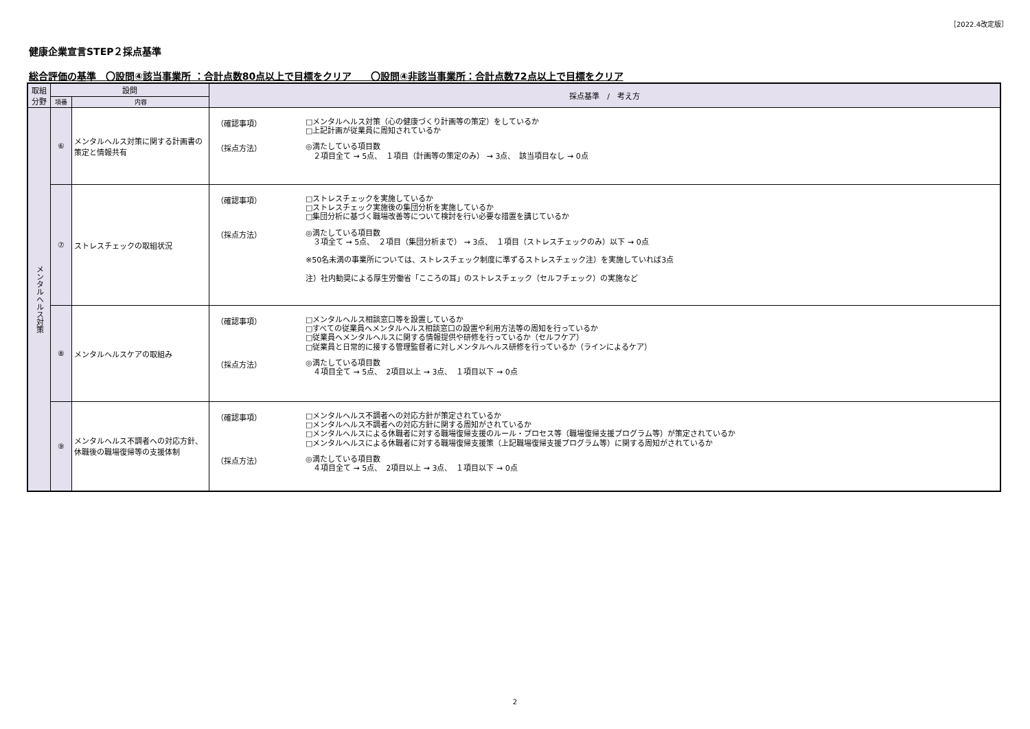［2022.4改定版］
健康企業宣言STEP２採点基準
総合評価の基準　〇設問④該当事業所 ：合計点数80点以上で目標をクリア　　〇設問④非該当事業所：合計点数72点以上で目標をクリア
| 取組 分野 | 設問 | | 採点基準 / 考え方 |
| --- | --- | --- | --- |
| | 項番 | 内容 | |
| メンタルヘルス対策 | ⑥ | メンタルヘルス対策に関する計画書の策定と情報共有 | （確認事項） □メンタルヘルス対策（心の健康づくり計画等の策定）をしているか □上記計画が従業員に周知されているか （採点方法） ◎満たしている項目数 ２項目全て → 5点、 １項目（計画等の策定のみ） → 3点、 該当項目なし → 0点 |
| | ⑦ | ストレスチェックの取組状況 | （確認事項） □ストレスチェックを実施しているか □ストレスチェック実施後の集団分析を実施しているか □集団分析に基づく職場改善等について検討を行い必要な措置を講じているか （採点方法） ◎満たしている項目数 ３項全て → 5点、 ２項目（集団分析まで） → 3点、 １項目（ストレスチェックのみ）以下 → 0点 ※50名未満の事業所については、ストレスチェック制度に準ずるストレスチェック注）を実施していれば3点 注）社内勧奨による厚生労働省「こころの耳」のストレスチェック（セルフチェック）の実施など |
| | ⑧ | メンタルヘルスケアの取組み | （確認事項） □メンタルヘルス相談窓口等を設置しているか □すべての従業員へメンタルヘルス相談窓口の設置や利用方法等の周知を行っているか □従業員へメンタルヘルスに関する情報提供や研修を行っているか（セルフケア） □従業員と日常的に接する管理監督者に対しメンタルヘルス研修を行っているか（ラインによるケア） （採点方法） ◎満たしている項目数 ４項目全て → 5点、 2項目以上 → 3点、 １項目以下 → 0点 |
| | ⑨ | メンタルヘルス不調者への対応方針、休職後の職場復帰等の支援体制 | （確認事項） □メンタルヘルス不調者への対応方針が策定されているか □メンタルヘルス不調者への対応方針に関する周知がされているか □メンタルヘルスによる休職者に対する職場復帰支援のルール・プロセス等（職場復帰支援プログラム等）が策定されているか □メンタルヘルスによる休職者に対する職場復帰支援策（上記職場復帰支援プログラム等）に関する周知がされているか （採点方法） ◎満たしている項目数 ４項目全て → 5点、 2項目以上 → 3点、 １項目以下 → 0点 |
2